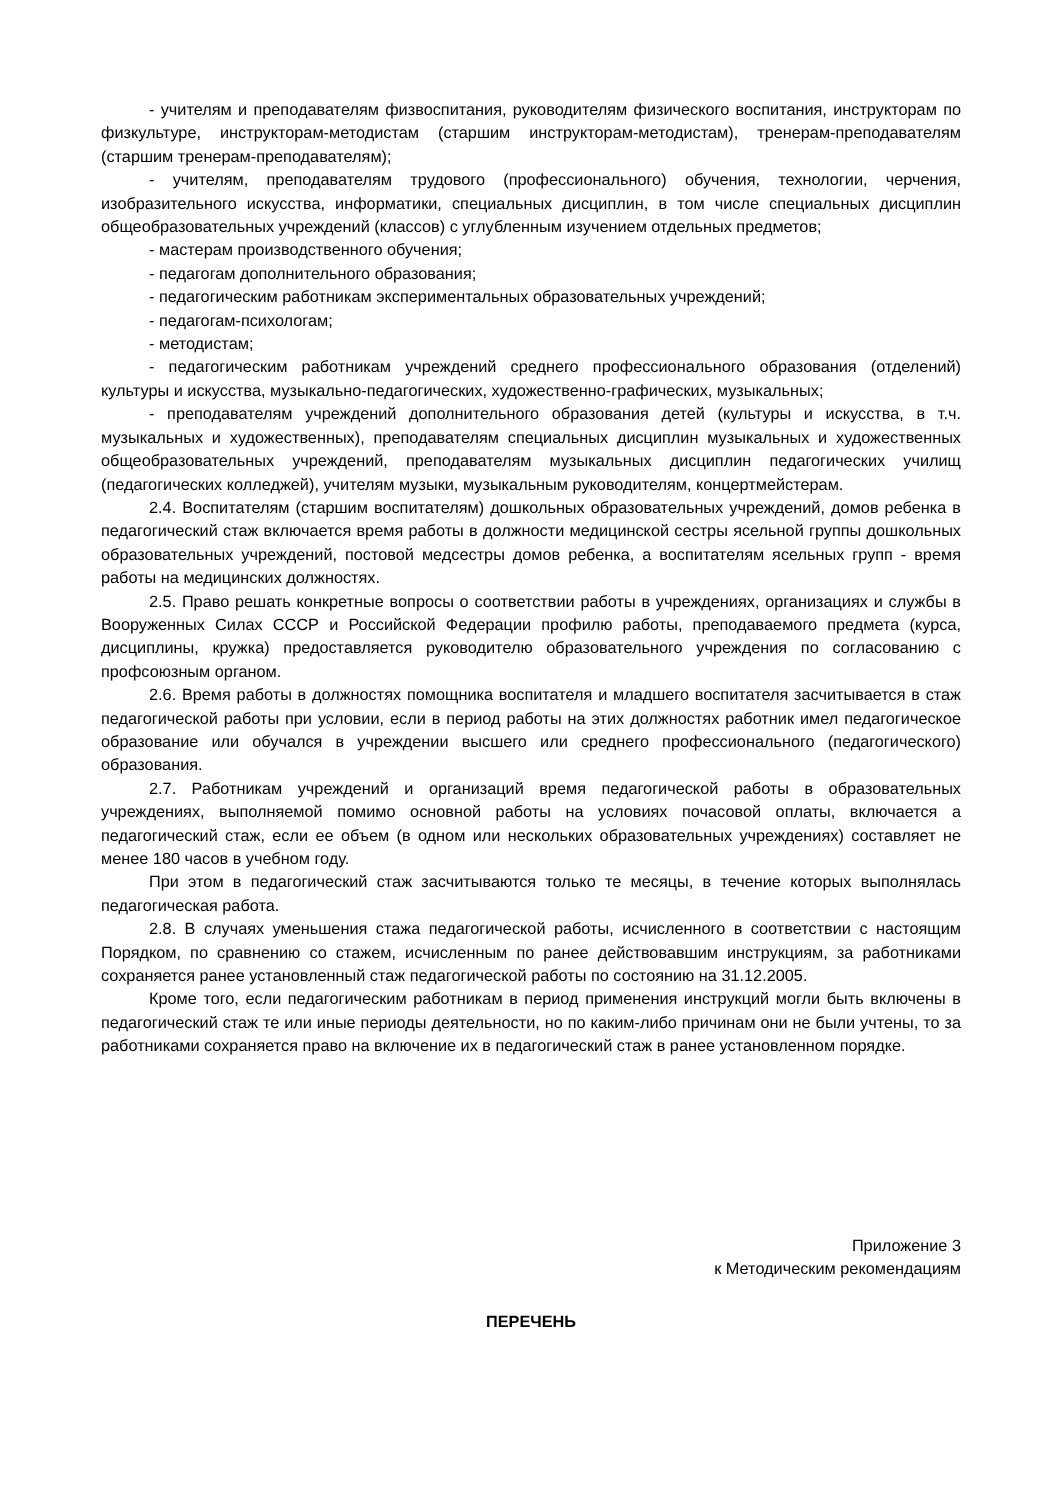- учителям и преподавателям физвоспитания, руководителям физического воспитания, инструкторам по физкультуре, инструкторам-методистам (старшим инструкторам-методистам), тренерам-преподавателям (старшим тренерам-преподавателям);
- учителям, преподавателям трудового (профессионального) обучения, технологии, черчения, изобразительного искусства, информатики, специальных дисциплин, в том числе специальных дисциплин общеобразовательных учреждений (классов) с углубленным изучением отдельных предметов;
- мастерам производственного обучения;
- педагогам дополнительного образования;
- педагогическим работникам экспериментальных образовательных учреждений;
- педагогам-психологам;
- методистам;
- педагогическим работникам учреждений среднего профессионального образования (отделений) культуры и искусства, музыкально-педагогических, художественно-графических, музыкальных;
- преподавателям учреждений дополнительного образования детей (культуры и искусства, в т.ч. музыкальных и художественных), преподавателям специальных дисциплин музыкальных и художественных общеобразовательных учреждений, преподавателям музыкальных дисциплин педагогических училищ (педагогических колледжей), учителям музыки, музыкальным руководителям, концертмейстерам.
2.4. Воспитателям (старшим воспитателям) дошкольных образовательных учреждений, домов ребенка в педагогический стаж включается время работы в должности медицинской сестры ясельной группы дошкольных образовательных учреждений, постовой медсестры домов ребенка, а воспитателям ясельных групп - время работы на медицинских должностях.
2.5. Право решать конкретные вопросы о соответствии работы в учреждениях, организациях и службы в Вооруженных Силах СССР и Российской Федерации профилю работы, преподаваемого предмета (курса, дисциплины, кружка) предоставляется руководителю образовательного учреждения по согласованию с профсоюзным органом.
2.6. Время работы в должностях помощника воспитателя и младшего воспитателя засчитывается в стаж педагогической работы при условии, если в период работы на этих должностях работник имел педагогическое образование или обучался в учреждении высшего или среднего профессионального (педагогического) образования.
2.7. Работникам учреждений и организаций время педагогической работы в образовательных учреждениях, выполняемой помимо основной работы на условиях почасовой оплаты, включается а педагогический стаж, если ее объем (в одном или нескольких образовательных учреждениях) составляет не менее 180 часов в учебном году.
При этом в педагогический стаж засчитываются только те месяцы, в течение которых выполнялась педагогическая работа.
2.8. В случаях уменьшения стажа педагогической работы, исчисленного в соответствии с настоящим Порядком, по сравнению со стажем, исчисленным по ранее действовавшим инструкциям, за работниками сохраняется ранее установленный стаж педагогической работы по состоянию на 31.12.2005.
Кроме того, если педагогическим работникам в период применения инструкций могли быть включены в педагогический стаж те или иные периоды деятельности, но по каким-либо причинам они не были учтены, то за работниками сохраняется право на включение их в педагогический стаж в ранее установленном порядке.
Приложение 3
к Методическим рекомендациям
ПЕРЕЧЕНЬ